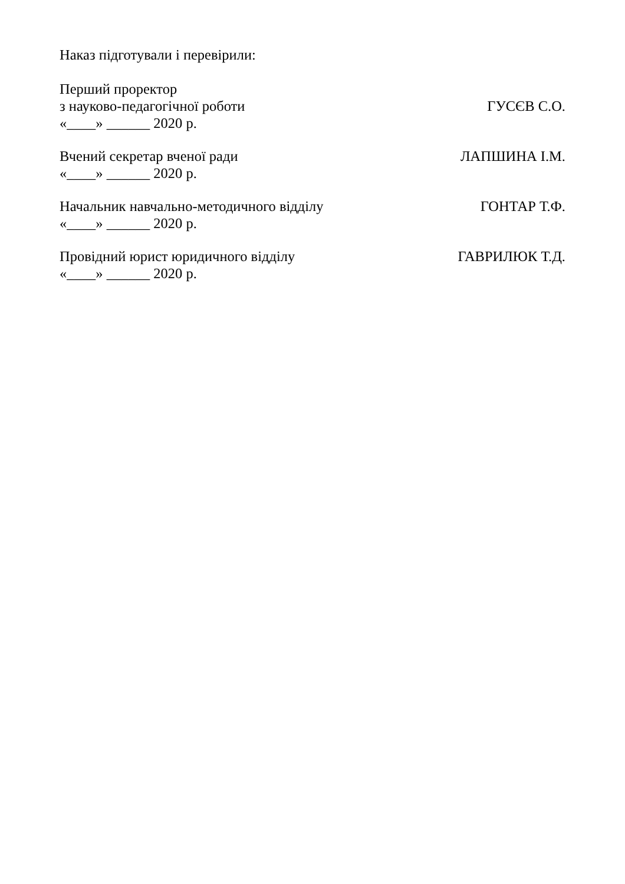Наказ підготували і перевірили:
Перший проректор
з науково-педагогічної роботи ГУСЄВ С.О.
«____» ______ 2020 р.
Вчений секретар вченої ради ЛАПШИНА І.М.
«____» ______ 2020 р.
Начальник навчально-методичного відділу ГОНТАР Т.Ф.
«____» ______ 2020 р.
Провідний юрист юридичного відділу ГАВРИЛЮК Т.Д.
«____» ______ 2020 р.